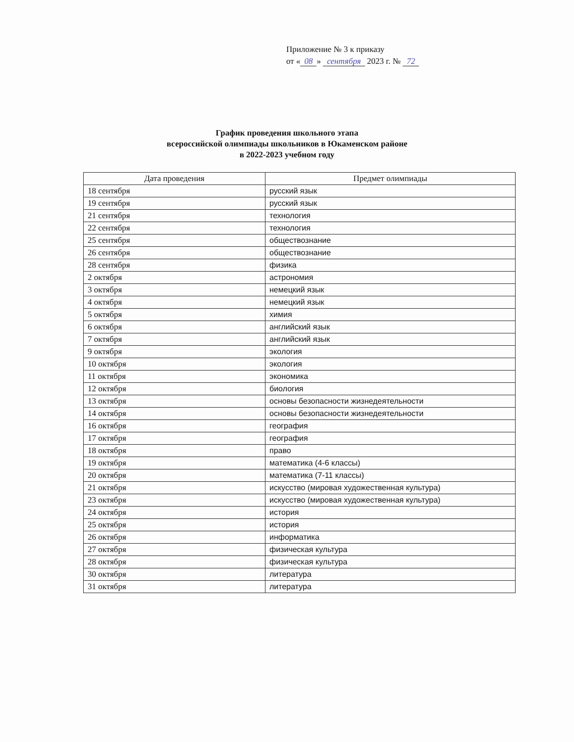Приложение № 3 к приказу
от « 08 » сентября 2023 г. № 72
График проведения школьного этапа
всероссийской олимпиады школьников в Юкаменском районе
в 2022-2023 учебном году
| Дата проведения | Предмет олимпиады |
| --- | --- |
| 18 сентября | русский язык |
| 19 сентября | русский язык |
| 21 сентября | технология |
| 22 сентября | технология |
| 25 сентября | обществознание |
| 26 сентября | обществознание |
| 28 сентября | физика |
| 2 октября | астрономия |
| 3 октября | немецкий язык |
| 4 октября | немецкий язык |
| 5 октября | химия |
| 6 октября | английский язык |
| 7 октября | английский язык |
| 9 октября | экология |
| 10 октября | экология |
| 11 октября | экономика |
| 12 октября | биология |
| 13 октября | основы безопасности жизнедеятельности |
| 14 октября | основы безопасности жизнедеятельности |
| 16 октября | география |
| 17 октября | география |
| 18 октября | право |
| 19 октября | математика (4-6 классы) |
| 20 октября | математика (7-11 классы) |
| 21 октября | искусство (мировая художественная культура) |
| 23 октября | искусство (мировая художественная культура) |
| 24 октября | история |
| 25 октября | история |
| 26 октября | информатика |
| 27 октября | физическая культура |
| 28 октября | физическая культура |
| 30 октября | литература |
| 31 октября | литература |